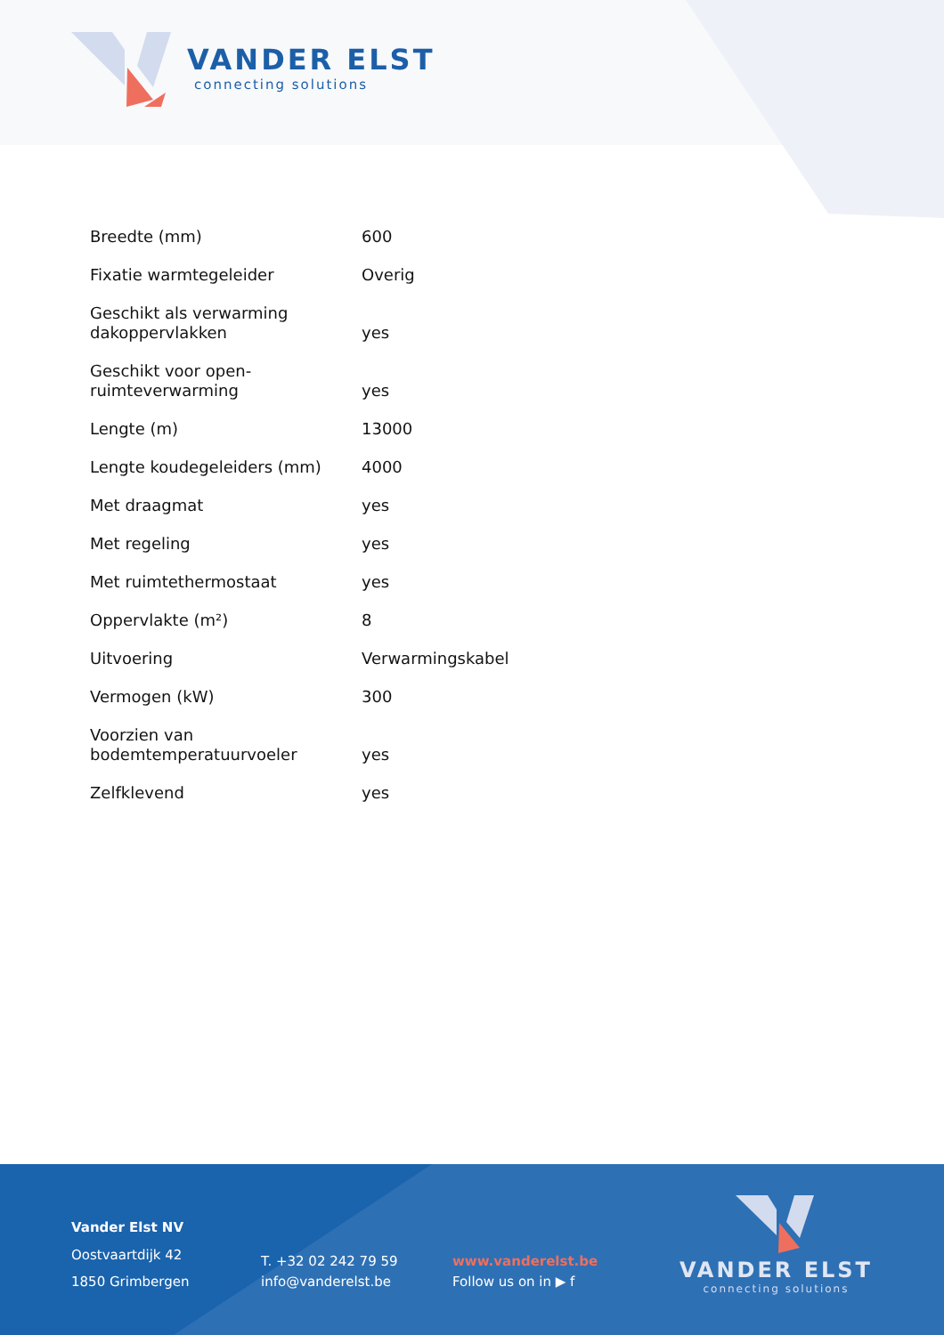VANDER ELST
connecting solutions
| Breedte (mm) | 600 |
| Fixatie warmtegeleider | Overig |
| Geschikt als verwarming dakoppervlakken | yes |
| Geschikt voor open-ruimteverwarming | yes |
| Lengte (m) | 13000 |
| Lengte koudegeleiders (mm) | 4000 |
| Met draagmat | yes |
| Met regeling | yes |
| Met ruimtethermostaat | yes |
| Oppervlakte (m²) | 8 |
| Uitvoering | Verwarmingskabel |
| Vermogen (kW) | 300 |
| Voorzien van bodemtemperatuurvoeler | yes |
| Zelfklevend | yes |
Vander Elst NV
Oostvaartdijk 42
1850 Grimbergen
T. +32 02 242 79 59
info@vanderelst.be
www.vanderelst.be
Follow us on in ▶ f
VANDER ELST
connecting solutions